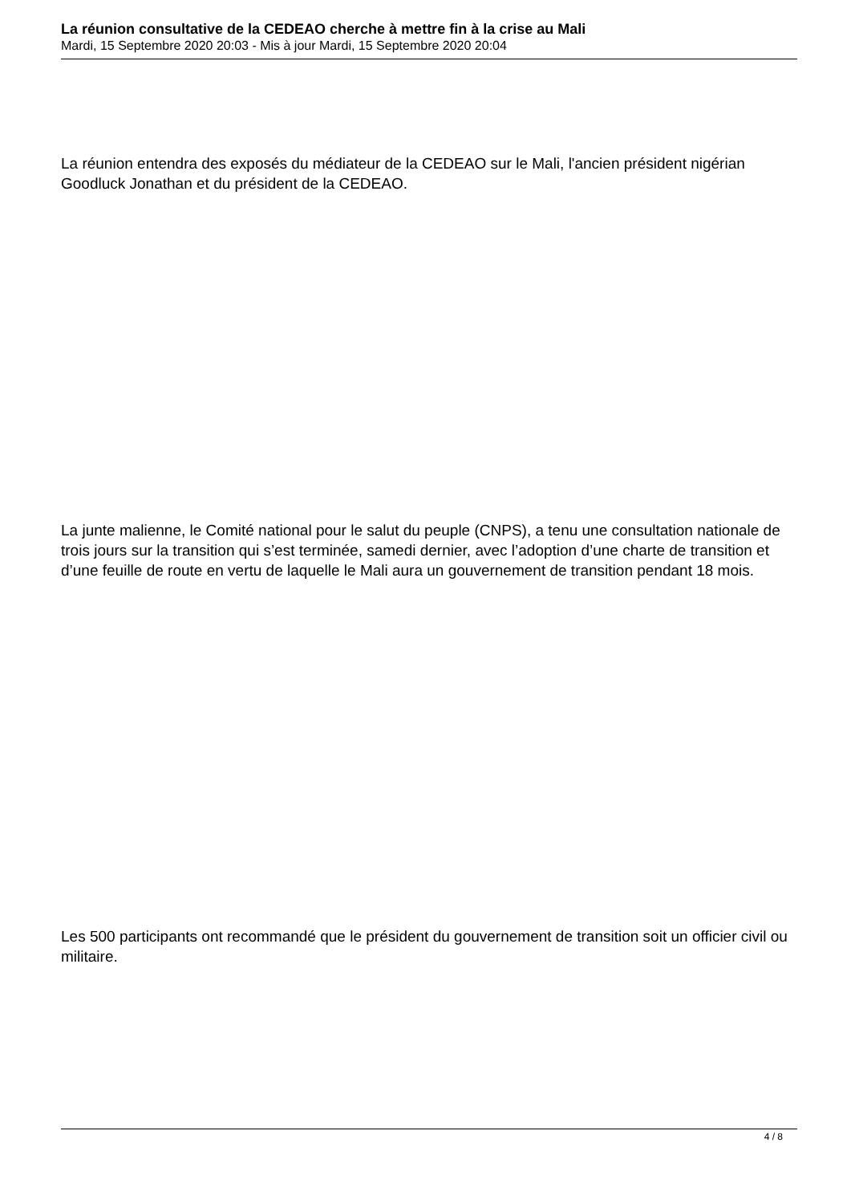La réunion consultative de la CEDEAO cherche à mettre fin à la crise au Mali
Mardi, 15 Septembre 2020 20:03 - Mis à jour Mardi, 15 Septembre 2020 20:04
La réunion entendra des exposés du médiateur de la CEDEAO sur le Mali, l'ancien président nigérian Goodluck Jonathan et du président de la CEDEAO.
La junte malienne, le Comité national pour le salut du peuple (CNPS), a tenu une consultation nationale de trois jours sur la transition qui s’est terminée, samedi dernier, avec l’adoption d’une charte de transition et d’une feuille de route en vertu de laquelle le Mali aura un gouvernement de transition pendant 18 mois.
Les 500 participants ont recommandé que le président du gouvernement de transition soit un officier civil ou militaire.
4 / 8